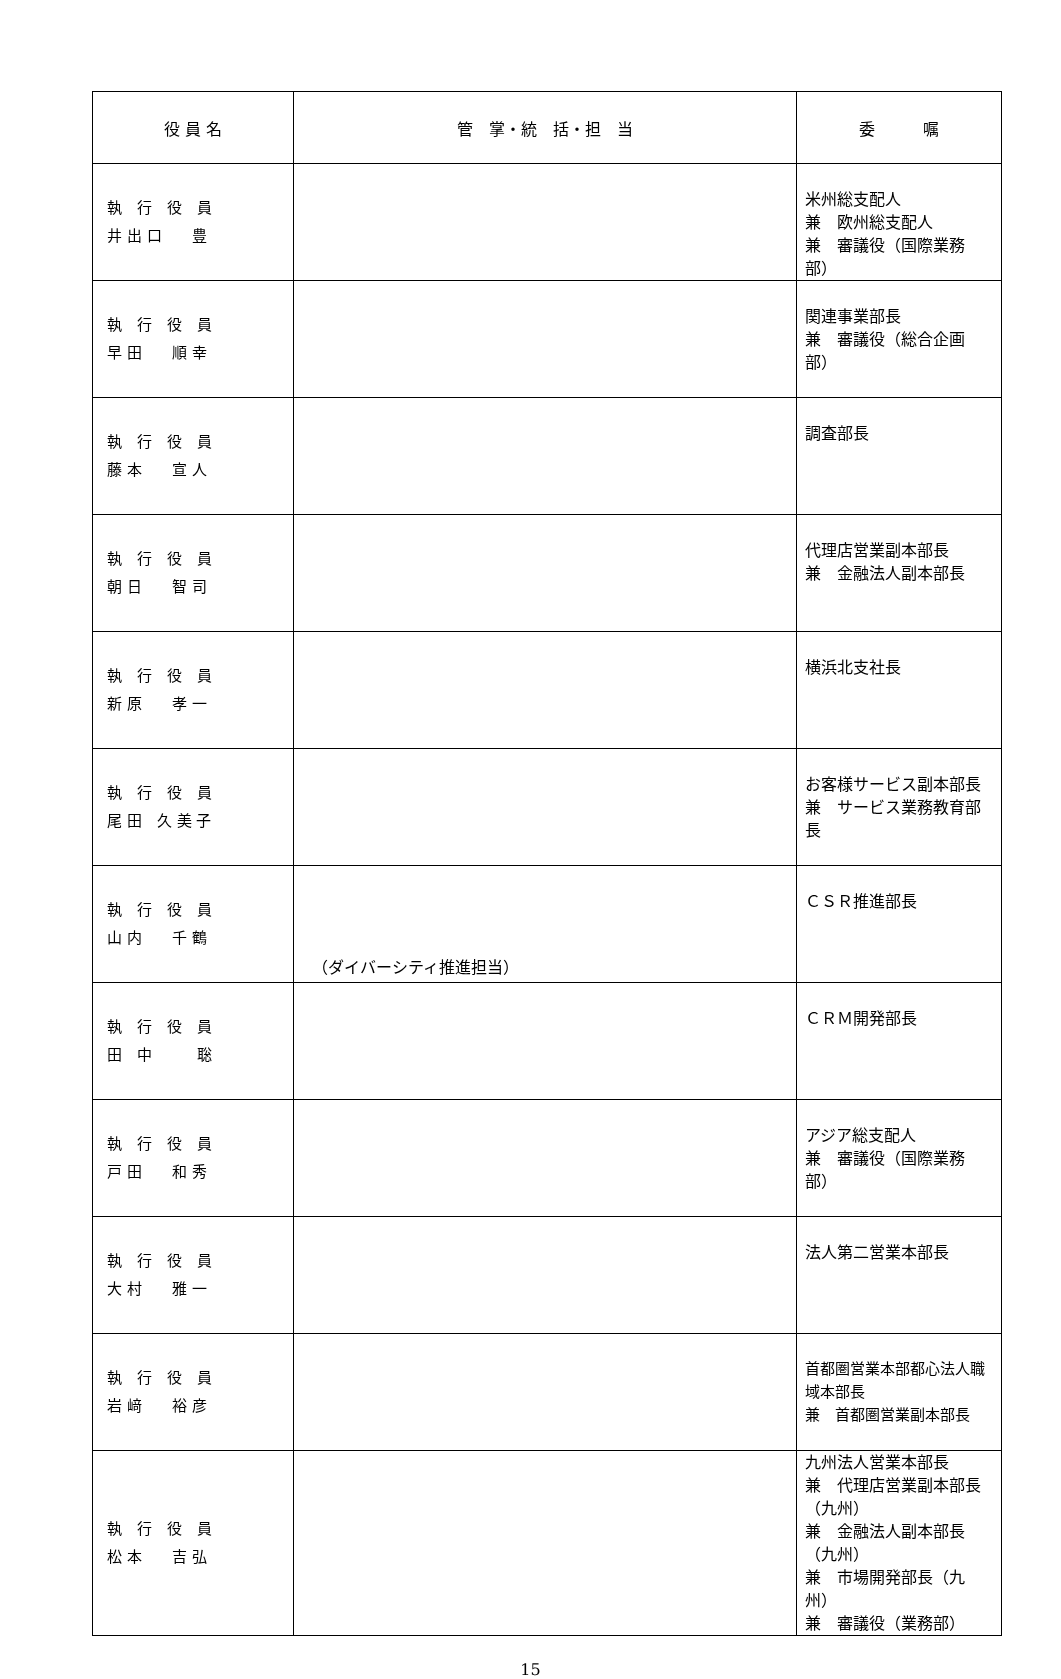| 役 員 名 | 管 掌・統 括・担 当 | 委 嘱 |
| --- | --- | --- |
| 執 行 役 員 井 出 口 豊 | | 米州総支配人 兼 欧州総支配人 兼 審議役（国際業務部） |
| 執 行 役 員 早 田 順 幸 | | 関連事業部長 兼 審議役（総合企画部） |
| 執 行 役 員 藤 本 宣 人 | | 調査部長 |
| 執 行 役 員 朝 日 智 司 | | 代理店営業副本部長 兼 金融法人副本部長 |
| 執 行 役 員 新 原 孝 一 | | 横浜北支社長 |
| 執 行 役 員 尾 田 久 美 子 | | お客様サービス副本部長 兼 サービス業務教育部長 |
| 執 行 役 員 山 内 千 鶴 | （ダイバーシティ推進担当） | ＣＳＲ推進部長 |
| 執 行 役 員 田 中 聡 | | ＣＲＭ開発部長 |
| 執 行 役 員 戸 田 和 秀 | | アジア総支配人 兼 審議役（国際業務部） |
| 執 行 役 員 大 村 雅 一 | | 法人第二営業本部長 |
| 執 行 役 員 岩 﨑 裕 彦 | | 首都圏営業本部都心法人職域本部長 兼 首都圏営業副本部長 |
| 執 行 役 員 松 本 吉 弘 | | 九州法人営業本部長 兼 代理店営業副本部長（九州） 兼 金融法人副本部長（九州） 兼 市場開発部長（九州） 兼 審議役（業務部） |
15